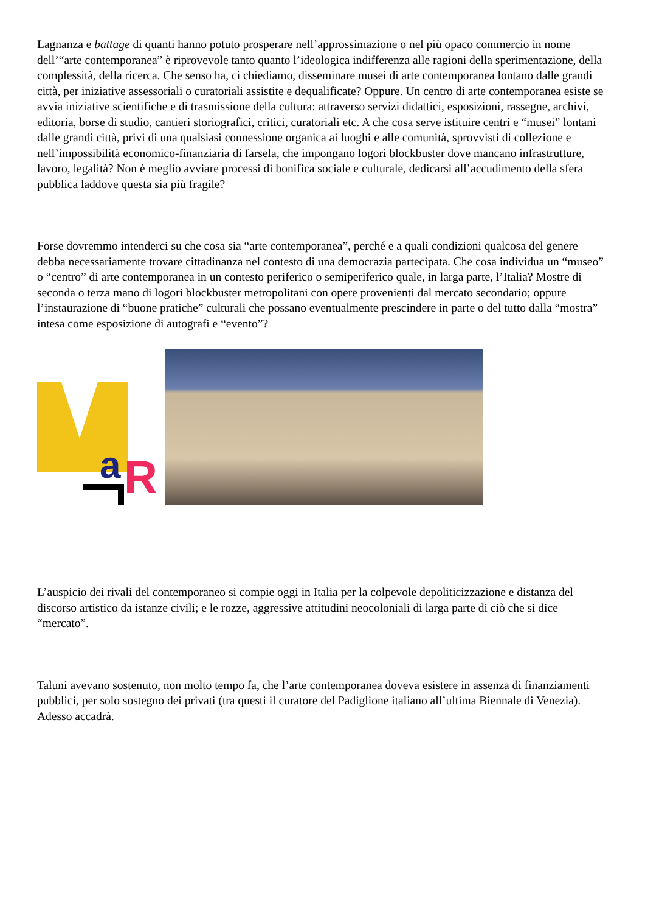Lagnanza e battage di quanti hanno potuto prosperare nell’approssimazione o nel più opaco commercio in nome dell’“arte contemporanea” è riprovevole tanto quanto l’ideologica indifferenza alle ragioni della sperimentazione, della complessità, della ricerca. Che senso ha, ci chiediamo, disseminare musei di arte contemporanea lontano dalle grandi città, per iniziative assessoriali o curatoriali assistite e dequalificate? Oppure. Un centro di arte contemporanea esiste se avvia iniziative scientifiche e di trasmissione della cultura: attraverso servizi didattici, esposizioni, rassegne, archivi, editoria, borse di studio, cantieri storiografici, critici, curatoriali etc. A che cosa serve istituire centri e “musei” lontani dalle grandi città, privi di una qualsiasi connessione organica ai luoghi e alle comunità, sprovvisti di collezione e nell’impossibilità economico-finanziaria di farsela, che impongano logori blockbuster dove mancano infrastrutture, lavoro, legalità? Non è meglio avviare processi di bonifica sociale e culturale, dedicarsi all’accudimento della sfera pubblica laddove questa sia più fragile?
Forse dovremmo intenderci su che cosa sia “arte contemporanea”, perché e a quali condizioni qualcosa del genere debba necessariamente trovare cittadinanza nel contesto di una democrazia partecipata. Che cosa individua un “museo” o “centro” di arte contemporanea in un contesto periferico o semiperiferico quale, in larga parte, l’Italia? Mostre di seconda o terza mano di logori blockbuster metropolitani con opere provenienti dal mercato secondario; oppure l’instaurazione di “buone pratiche” culturali che possano eventualmente prescindere in parte o del tutto dalla “mostra” intesa come esposizione di autografi e “evento”?
a
R
L’auspicio dei rivali del contemporaneo si compie oggi in Italia per la colpevole depoliticizzazione e distanza del discorso artistico da istanze civili; e le rozze, aggressive attitudini neocoloniali di larga parte di ciò che si dice “mercato”.
Taluni avevano sostenuto, non molto tempo fa, che l’arte contemporanea doveva esistere in assenza di finanziamenti pubblici, per solo sostegno dei privati (tra questi il curatore del Padiglione italiano all’ultima Biennale di Venezia). Adesso accadrà.